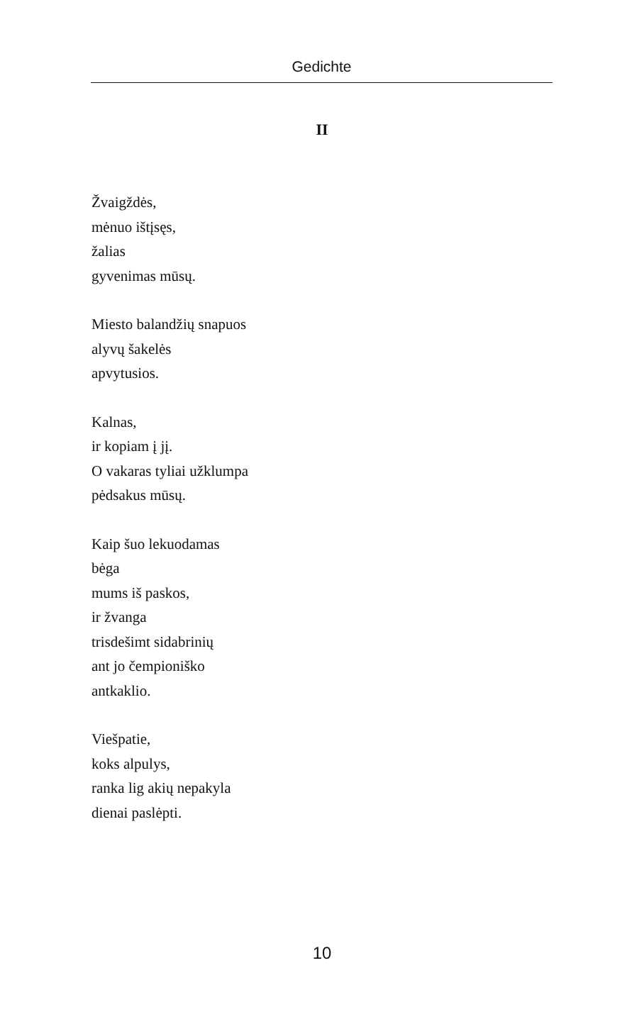Gedichte
II
Žvaigždės,
mėnuo ištįsęs,
žalias
gyvenimas mūsų.
Miesto balandžių snapuos
alyvų šakelės
apvytusios.
Kalnas,
ir kopiam į jį.
O vakaras tyliai užklumpa
pėdsakus mūsų.
Kaip šuo lekuodamas
bėga
mums iš paskos,
ir žvanga
trisdešimt sidabrinių
ant jo čempioniško
antkaklio.
Viešpatie,
koks alpulys,
ranka lig akių nepakyla
dienai paslėpti.
10